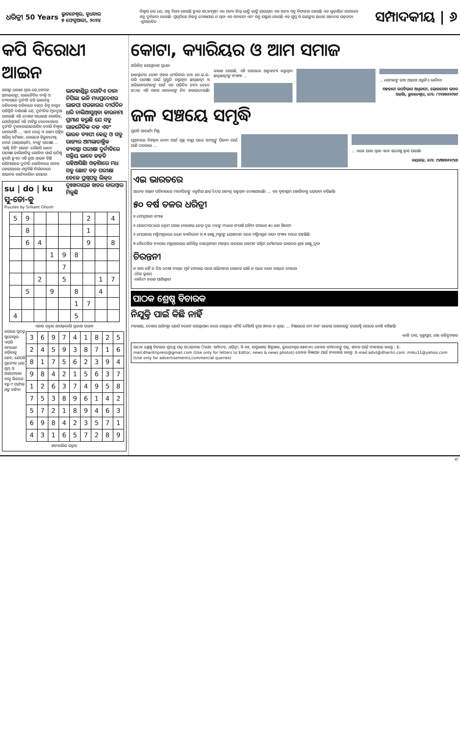ଧରିତ୍ରୀ 50 Years
ଭୁବନେଶ୍ୱର, ବୁଧବାର
୭ ଫେବୃଆରୀ, ୨୦୨୪
ବିଶ୍ୱାସ କର ଯେ, ସବୁ ମିଥ୍ୟା ହେଉଛି ହୁଏତ ଗଠନମୂଖୀ ଏକ ସତ୍ୟ। କିମ୍ବା ଭାଙ୍ଗି ଭାଙ୍ଗି ଯାଉଥିବା ଏକ ସତ୍ୟ। ସବୁ ବିଫଳତା ହେଉଛି ଏକ ଲୁଚ୍ଚାୟିତ ସଫଳତା। ସବୁ ଦୁର୍ବଳତା ହେଉଛି- ପ୍ରକୃତିରେ ନିଜକୁ ଦେଖାଯାଉ ନ ଥିବା ଏକ ସବଳତା ଏବଂ ସବୁ ଯନ୍ତ୍ରଣା ହେଉଛି ଏକ ଗୁପ୍ତ ଓ ଭୟଙ୍କର ଅଧୀର ଆନନ୍ଦର ଉନ୍ମତତା। -ଶ୍ରୀଅରବିନ୍ଦ
ସମ୍ପାଦକୀୟ | ୬
କପି ବିରୋଧୀ ଆଇନ
ଭାତହାଣ୍ଡିରୁ ଗୋଟିଏ ଦାନା ଚିପିଲା ଭଳି ମଧ୍ୟପ୍ରଦେଶର ଭାଜପା ସରକାରର ଦୀର୍ଘଦିନ ଧରି ଚାଲିଆସୁଥିବା କାରନାମା ପ୍ରମାଣ କରୁଛି ଯେ ସବୁ ରାଜନୈତିକ ଦଳ ଏବଂ ଭାରତ ବ୍ୟାପୀ କେନ୍ଦ୍ର ଓ ସବୁ ରାଜ୍ୟର ଅମଲାତାନ୍ତ୍ରିକ ବ୍ୟବସ୍ଥା ପରୀକ୍ଷା ଦୁର୍ନୀତିରେ ସକ୍ରିୟ ଭାବେ ଜଡ଼ିତ ରହିଆସିଛି। ଓଡ଼ିଶାରେ ମଧ ସବୁ ଛୋଟ ବଡ଼ ପରୀକ୍ଷା ବେଳେ ପ୍ରଶ୍ନପତ୍ର ଲିକ୍‌ର ଦୁଃଖଦାୟକ ଖବର ବାରମ୍ବାର ମିଳୁଛି
ଆଗରୁ ଧାରଣା ଥିଲା ଯେ,କେବଳ ଅମଲାତନ୍ତ୍ରୀ, ରାଜନୈତିକ ବ୍ୟକ୍ତି ଓ ବ୍ୟବସାୟୀ ଦୁର୍ନୀତି କରି ଭାରତକୁ ତଳିତଳାନ୍ତ କରିବାରେ ବାୟୀ। କିନ୍ତୁ ବାସ୍ତବ ପରିସ୍ଥିତି ଦର୍ଶାଉଛି ଯେ, ଦୁର୍ନୀତିର ମୂଳଦୁଆ ପକାଉଛି ଏହି ଦେଶର ସାଧାରଣ ନାଗରିକ, ଯେଉଁଥିପାଇଁ ଏହି ମାଟିରୁ କେବେହେଲେ ଦୁର୍ନୀତି ଦୂରକରାଯାଇପାରିବ ବୋଲି ବିଶ୍ୱାସ ହେଉନାହିଁ। ... ଏବେ କେନ୍ଦ୍ର ଓ ରାଜ୍ୟ ପବ୍ଲିକ୍ ସର୍ଭିସ୍ କମିଶନ, ରେଲୱେ ରିକ୍ରୁଟମେଣ୍ଟ ବୋର୍ଡ (ଆର୍‌ଆର୍‌ବି), ବ୍ୟାଙ୍କ ପରୀକ୍ଷା ... 'ଆଣ୍ଟି ଚିଟିଂ ଆଇନ' କୌଣସି ଭାବେ ପରୀକ୍ଷା ଜାଲିଆତିକୁ ରୋକିବା ପାଇଁ ଉଦିଷ୍ଟ ନୁହେଁ। ହୁଏତ ଏହି ନୂଆ ଆଇନ କିଛି ପରିମାଣରେ ଦୁର୍ନୀତି ରୋକିବାରେ ସଫଳ ହୋଇପାରେ। ସବୁକିଛି ନିର୍ଭରକରେ ଆଇନର କାର୍ଯ୍ୟକାରିତା ଉପରେ।
su | do | ku ସୁ-ଡୋ-କୁ
Puzzles by Srikant Ghosh
| 5 | 9 | | | | | 2 | | 4 |
| | 8 | | | | | 1 | | |
| | 6 | 4 | | | | 9 | | 8 |
| | | | 1 | 9 | 8 | | | |
| | | | | 7 | | | | |
| | | 2 | | 5 | | | 1 | 7 |
| | 5 | | 9 | | 8 | | 4 | |
| | | | | | 1 | 7 | | |
| 4 | | | | | 5 | | | |
ଏହାର ଉତ୍ତର ଆସନ୍ତାକାଲି ପ୍ରକାଶ ପାଇବ
ଉପରେ ପ୍ରଦତ୍ତ ସୁଡୋକୁର ଏପରି ସମାଧାନ କରିବାକୁ ହେବ, ଯେପରି ପ୍ରତ୍ୟେକ ଧାଡ଼ି, ସ୍ତମ୍ଭ ଓ ଆୟତାକାର ବାକ୍ସ ଭିତରେ ୧ରୁ ୯ ପର୍ଯ୍ୟନ୍ତ ଅଙ୍କ ରହିବ।
| 3 | 6 | 9 | 7 | 4 | 1 | 8 | 2 | 5 |
| 2 | 4 | 5 | 9 | 3 | 8 | 7 | 1 | 6 |
| 8 | 1 | 7 | 5 | 6 | 2 | 3 | 9 | 4 |
| 9 | 8 | 4 | 2 | 1 | 5 | 6 | 3 | 7 |
| 1 | 2 | 6 | 3 | 7 | 4 | 9 | 5 | 8 |
| 7 | 5 | 3 | 8 | 9 | 6 | 1 | 4 | 2 |
| 5 | 7 | 2 | 1 | 8 | 9 | 4 | 6 | 3 |
| 6 | 9 | 8 | 4 | 2 | 3 | 5 | 7 | 1 |
| 4 | 3 | 1 | 6 | 5 | 7 | 2 | 8 | 9 |
ଗତକାଲିର ଉତ୍ତର
କୋଟା, କ୍ୟାରିୟର ଓ ଆମ ସମାଜ
ଅଭିଜିତ୍ ଜୟପ୍ରକାଶ ପ୍ରଧାନ
ରାଜସ୍ଥାନର କୋଟା ସହର ମେଡିକାଲ ତଥା ଜେ.ଇ.ଇ. ପରି ପରୀକ୍ଷା ପାଇଁ ପ୍ରସ୍ତୁତି କରୁଥିବା ଛାତ୍ରଛାତ୍ରୀ ଓ ଅଭିଭାବକମାନଙ୍କ ପାଇଁ ଏକ ପରିଚିତ ନାମ। ତେବେ ହଠାତ୍ ଏହି ସହର ସରକାରଙ୍କ ନିଦ ହଜାଇଦେଇଛି। କାରଣ ହେଉଛି, ଏହି ସହରରେ ଆତ୍ମହତ୍ୟା କରୁଥିବା ଛାତ୍ରଛାତ୍ରୀଙ୍କ ସଂଖ୍ୟା। ...
... ସେମାନଙ୍କ କଥା ଅନ୍ତତଃ ଥରୁଟିଏ ଭାବିବା।
ସହକାରୀ ଉପବିଭାଗ ଅଧିକାରୀ, ଲୋକସେବା ଭବନ ଓଡ଼ିଶା, ଭୁବନେଶ୍ୱର, ମୋ: ୮୯୧୭୭୬୨୯୭୯
ଜଳ ସଞ୍ଚୟେ ସମୃଦ୍ଧି
ପ୍ରଣତି ଆଚାର୍ଯ୍ୟ ମିଶ୍ର
ପୃଥିବୀରେ ନିଃଶ୍ୱାସ ନେବା ପାଇଁ ସ୍ୱଚ୍ଛ ବାୟୁ ପରେ ସମସ୍ତଙ୍କୁ ପିଇବା ପାଇଁ ପାଣି ଦରକାର। ...
... ତଳେ ଯାହା ଥିଲା ଏବେ ଯଥେଷ୍ଟ ହ୍ରାସ ପାଇଛି।
ନୟାଗଡ଼, ମୋ: ୯୪୩୭୭୬୨୯୪୭
ଏଇ ଭାରତରେ
ଅନେକ ସନ୍ତାନ ପରିବାରରେ ମାତାପିତାଙ୍କୁ ଏକୁଟିଆ ଛାଡ଼ି ଦେଇ ଅନ୍ୟତ୍ର ରହୁଥିବା ଦେଖାଯାଉଛି। ... ଏକ ବୃଦ୍ଧାଶ୍ରମ ଖୋଲିବାକୁ ଯୋଜନା କରିଛନ୍ତି।
୫୦ ବର୍ଷ ତଳର ଧରିତ୍ରୀ
୭ ଫେବୃଆରୀ ୧୯୭୫
୧ ପାରାଦୀପଠାରେ କ୍ରୋମ ପଥର ବୋଝେଇ ନେଇ ଦୁଇ ଦଳଙ୍କ ମଧ୍ୟରେ ସଂଘର୍ଷ ଘଟିବା ଫଳରେ ୫୦ ଜଣ ଗିରଫ।
୨ ମେଘାଳୟ ମନ୍ତ୍ରିମଣ୍ଡଳରେ ଜଣେ କ୍ୟାବିନେଟ ଓ ୩ ରାଷ୍ଟ୍ରମନ୍ତ୍ରୀଙ୍କ ଯୋଗଦାନ ପରେ ମନ୍ତ୍ରିମଣ୍ଡଳ ସଭ୍ୟ ସଂଖ୍ୟା ୧୧ରେ ପହଞ୍ଚିଛି।
୩ ବୈଦେଶିକ ବ୍ୟାପାର ମନ୍ତ୍ରଣାଳୟର ଅତିରିକ୍ତ ସେକ୍ରେଟାରୀ ମହମ୍ମଦ ଅତାଉର ରହମନ ପଶ୍ଚିମ ଜର୍ମାନୀରେ ଭାରତର ନୂଆ ରାଷ୍ଟ୍ରଦୂତ।
ଚିରନ୍ତନୀ
ନ ଆସ ତହିଁ ନ ଦିଅ ଦେଖା ବ୍ୟଥିତ ମୁହଁ ଫେରାଇ ଘରେ ଅଭିମାନର ଲୋତକ ରାଶି ନ ପଡେ ତଳେ ନୟନେ ମୋରେ।
-(ନିଜ ଭୁଲା)
-କାଳିନ୍ଦୀ ଚରଣ ପାଣିଗ୍ରାହୀ
ପାଠକ ଶ୍ରେଷ୍ଠ ବିଚାରକ
ନିଯୁକ୍ତି ପାଇଁ କିଛି ନାହିଁ
ମହାଶୟ, ଦେଶର ଅର୍ଥମନ୍ତ୍ରୀ ଯେଉଁ ବଜେଟ ଉପସ୍ଥାପନା କଲେ ସେଥିରେ ଏମିତି କୌଣସି ନୂଆ ଖବର ନ ଥିଲା; ... ବିଷୟରେ କମ୍ ବରଂ ଭାଜପା ସରକାରଙ୍କ ଉପଲବ୍ଧି ଉପରେ ବେଶି କହିଛନ୍ତି।
-କାଳି ଦାସ, ବ୍ରହ୍ମପୁର, ଖୋ କଳିଙ୍ଗନଗର
ପାଠକ ଶ୍ରେଷ୍ଠ ବିଚାରକ ସ୍ତମ୍ଭକୁ ପତ୍ର ପଠାଇବାର ଠିକଣା: ସମ୍ପାଦକ, ଧରିତ୍ରୀ, ବି-୧୫, ରସୁଲଗଡ଼ ଶିଳ୍ପାଞ୍ଚଳ, ଭୁବନେଶ୍ୱର-୭୫୧୦୧୦ କେବଳ ସମ୍ପାଦକଙ୍କୁ ପତ୍ର, ଖବର ପାଇଁ ବ୍ୟବହାର କରନ୍ତୁ : E-mail:dharitripress@gmail.com (Use only for letters to Editor, news & news photos) କେବଳ ବିଜ୍ଞାପନ ପାଇଁ ବ୍ୟବହାର କରନ୍ତୁ: E-mail:advt@dharitri.com :miku11@yahoo.com (Use only for advertisements,commercial queries)
୧୮